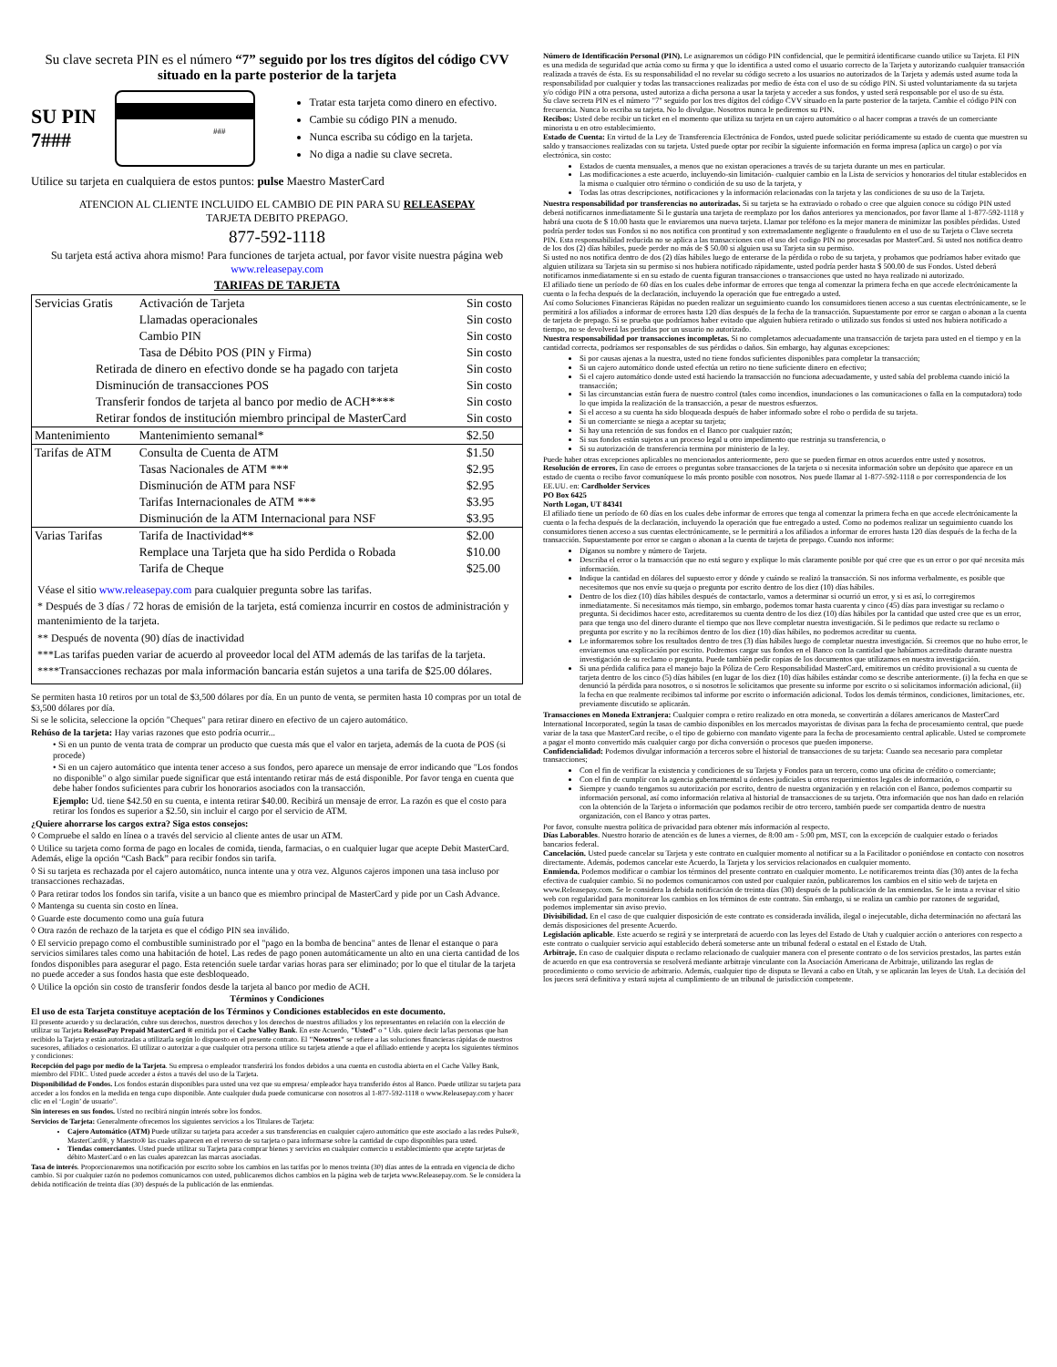Su clave secreta PIN es el número “7” seguido por los tres dígitos del código CVV situado en la parte posterior de la tarjeta
SU PIN
7###
###
Tratar esta tarjeta como dinero en efectivo.
Cambie su código PIN a menudo.
Nunca escriba su código en la tarjeta.
No diga a nadie su clave secreta.
Utilice su tarjeta en cualquiera de estos puntos: pulse Maestro MasterCard
ATENCION AL CLIENTE INCLUIDO EL CAMBIO DE PIN PARA SU RELEASEPAY
TARJETA DEBITO PREPAGO.
877-592-1118
Su tarjeta está activa ahora mismo! Para funciones de tarjeta actual, por favor visite nuestra página web www.releasepay.com
TARIFAS DE TARJETA
| Servicias Gratis | Activación de Tarjeta | Sin costo |
| | Llamadas operacionales | Sin costo |
| | Cambio PIN | Sin costo |
| | Tasa de Débito POS (PIN y Firma) | Sin costo |
| Retirada de dinero en efectivo donde se ha pagado con tarjeta | | Sin costo |
| Disminución de transacciones POS | | Sin costo |
| Transferir fondos de tarjeta al banco por medio de ACH**** | | Sin costo |
| Retirar fondos de institución miembro principal de MasterCard | | Sin costo |
| Mantenimiento | Mantenimiento semanal* | $2.50 |
| Tarifas de ATM | Consulta de Cuenta de ATM | $1.50 |
| | Tasas Nacionales de ATM *** | $2.95 |
| | Disminución de ATM para NSF | $2.95 |
| | Tarifas Internacionales de ATM *** | $3.95 |
| | Disminución de la ATM Internacional para NSF | $3.95 |
| Varias Tarifas | Tarifa de Inactividad** | $2.00 |
| | Remplace una Tarjeta que ha sido Perdida o Robada | $10.00 |
| | Tarifa de Cheque | $25.00 |
Véase el sitio www.releasepay.com para cualquier pregunta sobre las tarifas.
* Después de 3 días / 72 horas de emisión de la tarjeta, está comienza incurrir en costos de administración y mantenimiento de la tarjeta.
** Después de noventa (90) días de inactividad
***Las tarifas pueden variar de acuerdo al proveedor local del ATM además de las tarifas de la tarjeta.
****Transacciones rechazas por mala información bancaria están sujetos a una tarifa de $25.00 dólares.
Se permiten hasta 10 retiros por un total de $3,500 dólares por día. En un punto de venta, se permiten hasta 10 compras por un total de $3,500 dólares por día.
Si se le solicita, seleccione la opción "Cheques" para retirar dinero en efectivo de un cajero automático.
Rehúso de la tarjeta: Hay varias razones que esto podría ocurrir...
• Si en un punto de venta trata de comprar un producto que cuesta más que el valor en tarjeta, además de la cuota de POS (si procede)
• Si en un cajero automático que intenta tener acceso a sus fondos, pero aparece un mensaje de error indicando que "Los fondos no disponible" o algo similar puede significar que está intentando retirar más de está disponible. Por favor tenga en cuenta que debe haber fondos suficientes para cubrir los honorarios asociados con la transacción.
Ejemplo: Ud. tiene $42.50 en su cuenta, e intenta retirar $40.00. Recibirá un mensaje de error. La razón es que el costo para retirar los fondos es superior a $2.50, sin incluir el cargo por el servicio de ATM.
¿Quiere ahorrarse los cargos extra? Siga estos consejos:
◊ Compruebe el saldo en línea o a través del servicio al cliente antes de usar un ATM.
◊ Utilice su tarjeta como forma de pago en locales de comida, tienda, farmacias, o en cualquier lugar que acepte Debit MasterCard. Además, elige la opción “Cash Back” para recibir fondos sin tarifa.
◊ Si su tarjeta es rechazada por el cajero automático, nunca intente una y otra vez. Algunos cajeros imponen una tasa incluso por transacciones rechazadas.
◊ Para retirar todos los fondos sin tarifa, visite a un banco que es miembro principal de MasterCard y pide por un Cash Advance.
◊ Mantenga su cuenta sin costo en línea.
◊ Guarde este documento como una guía futura
◊ Otra razón de rechazo de la tarjeta es que el código PIN sea inválido.
◊ El servicio prepago como el combustible suministrado por el "pago en la bomba de bencina" antes de llenar el estanque o para servicios similares tales como una habitación de hotel. Las redes de pago ponen automáticamente un alto en una cierta cantidad de los fondos disponibles para asegurar el pago. Esta retención suele tardar varias horas para ser eliminado; por lo que el titular de la tarjeta no puede acceder a sus fondos hasta que este desbloqueado.
◊ Utilice la opción sin costo de transferir fondos desde la tarjeta al banco por medio de ACH.
Términos y Condiciones
El uso de esta Tarjeta constituye aceptación de los Términos y Condiciones establecidos en este documento.
El presente acuerdo y su declaración, cubre sus derechos, nuestros derechos y los derechos de nuestros afiliados y los representantes en relación con la elección de utilizar su Tarjeta ReleasePay Prepaid MasterCard ® emitida por el Cache Valley Bank. En este Acuerdo, "Usted" o " Uds. quiere decir la/las personas que han recibido la Tarjeta y están autorizadas a utilizarla según lo dispuesto en el presente contrato. El "Nosotros" se refiere a las soluciones financieras rápidas de nuestros sucesores, afiliados o cesionarios. El utilizar o autorizar a que cualquier otra persona utilice su tarjeta atiende a que el afiliado entiende y acepta los siguientes términos y condiciones:
Recepción del pago por medio de la Tarjeta. Su empresa o empleador transferirá los fondos debidos a una cuenta en custodia abierta en el Cache Valley Bank, miembro del FDIC. Usted puede acceder a éstos a través del uso de la Tarjeta.
Disponibilidad de Fondos. Los fondos estarán disponibles para usted una vez que su empresa/ empleador haya transferido éstos al Banco. Puede utilizar su tarjeta para acceder a los fondos en la medida en tenga cupo disponible. Ante cualquier duda puede comunicarse con nosotros al 1-877-592-1118 o www.Releasepay.com y hacer clic en el ‘Login’ de usuario".
Sin intereses en sus fondos. Usted no recibirá ningún interés sobre los fondos.
Servicios de Tarjeta: Generalmente ofrecemos los siguientes servicios a los Titulares de Tarjeta:
Cajero Automático (ATM) Puede utilizar su tarjeta para acceder a sus transferencias en cualquier cajero automático que este asociado a las redes Pulse®, MasterCard®, y Maestro® las cuales aparecen en el reverso de su tarjeta o para informarse sobre la cantidad de cupo disponibles para usted.
Tiendas comerciantes. Usted puede utilizar su Tarjeta para comprar bienes y servicios en cualquier comercio u establecimiento que acepte tarjetas de débito MasterCard o en las cuales aparezcan las marcas asociadas.
Tasa de interés. Proporcionaremos una notificación por escrito sobre los cambios en las tarifas por lo menos treinta (30) días antes de la entrada en vigencia de dicho cambio. Si por cualquier razón no podemos comunicarnos con usted, publicaremos dichos cambios en la página web de tarjeta www.Releasepay.com. Se le considera la debida notificación de treinta días (30) después de la publicación de las enmiendas.
Número de Identificación Personal (PIN). Le asignaremos un código PIN confidencial, que le permitirá identificarse cuando utilice su Tarjeta. El PIN es una medida de seguridad que actúa como su firma y que lo identifica a usted como el usuario correcto de la Tarjeta y autorizando cualquier transacción realizada a través de ésta. Es su responsabilidad el no revelar su código secreto a los usuarios no autorizados de la Tarjeta y además usted asume toda la responsabilidad por cualquier y todas las transacciones realizadas por medio de ésta con el uso de su código PIN. Si usted voluntariamente da su tarjeta y/o código PIN a otra persona, usted autoriza a dicha persona a usar la tarjeta y acceder a sus fondos, y usted será responsable por el uso de su ésta.
Su clave secreta PIN es el número "7" seguido por los tres dígitos del código CVV situado en la parte posterior de la tarjeta. Cambie el código PIN con frecuencia. Nunca lo escriba su tarjeta. No lo divulgue. Nosotros nunca le pediremos su PIN.
Recibos: Usted debe recibir un ticket en el momento que utiliza su tarjeta en un cajero automático o al hacer compras a través de un comerciante minorista u en otro establecimiento.
Estado de Cuenta: En virtud de la Ley de Transferencia Electrónica de Fondos, usted puede solicitar periódicamente su estado de cuenta que muestren su saldo y transacciones realizadas con su tarjeta. Usted puede optar por recibir la siguiente información en forma impresa (aplica un cargo) o por vía electrónica, sin costo:
Estados de cuenta mensuales, a menos que no existan operaciones a través de su tarjeta durante un mes en particular.
Las modificaciones a este acuerdo, incluyendo-sin limitación- cualquier cambio en la Lista de servicios y honorarios del titular establecidos en la misma o cualquier otro término o condición de su uso de la tarjeta, y
Todas las otras descripciones, notificaciones y la información relacionadas con la tarjeta y las condiciones de su uso de la Tarjeta.
Nuestra responsabilidad por transferencias no autorizadas. Si su tarjeta se ha extraviado o robado o cree que alguien conoce su código PIN usted deberá notificarnos inmediatamente Si le gustaría una tarjeta de reemplazo por los daños anteriores ya mencionados, por favor llame al 1-877-592-1118 y habrá una cuota de $ 10.00 hasta que le enviaremos una nueva tarjeta. Llamar por teléfono es la mejor manera de minimizar las posibles pérdidas. Usted podría perder todos sus Fondos si no nos notifica con prontitud y son extremadamente negligente o fraudulento en el uso de su Tarjeta o Clave secreta PIN. Esta responsabilidad reducida no se aplica a las transacciones con el uso del codigo PIN no procesadas por MasterCard. Si usted nos notifica dentro de los dos (2) días hábiles, puede perder no más de $ 50.00 si alguien usa su Tarjeta sin su permiso.
Si usted no nos notifica dentro de dos (2) días hábiles luego de enterarse de la pérdida o robo de su tarjeta, y probamos que podríamos haber evitado que alguien utilizara su Tarjeta sin su permiso si nos hubiera notificado rápidamente, usted podría perder hasta $ 500.00 de sus Fondos. Usted deberá notificarnos inmediatamente si en su estado de cuenta figuran transacciones o transacciones que usted no haya realizado ni autorizado.
El afiliado tiene un período de 60 días en los cuales debe informar de errores que tenga al comenzar la primera fecha en que accede electrónicamente la cuenta o la fecha después de la declaración, incluyendo la operación que fue entregado a usted.
Así como Soluciones Financieras Rápidas no pueden realizar un seguimiento cuando los consumidores tienen acceso a sus cuentas electrónicamente, se le permitirá a los afiliados a informar de errores hasta 120 días después de la fecha de la transacción. Supuestamente por error se cargan o abonan a la cuenta de tarjeta de prepago. Si se prueba que podríamos haber evitado que alguien hubiera retirado o utilizado sus fondos si usted nos hubiera notificado a tiempo, no se devolverá las perdidas por un usuario no autorizado.
Nuestra responsabilidad por transacciones incompletas. Si no completamos adecuadamente una transacción de tarjeta para usted en el tiempo y en la cantidad correcta, podríamos ser responsables de sus pérdidas o daños. Sin embargo, hay algunas excepciones:
Si por causas ajenas a la nuestra, usted no tiene fondos suficientes disponibles para completar la transacción;
Si un cajero automático donde usted efectúa un retiro no tiene suficiente dinero en efectivo;
Si el cajero automático donde usted está haciendo la transacción no funciona adecuadamente, y usted sabía del problema cuando inició la transacción;
Si las circunstancias están fuera de nuestro control (tales como incendios, inundaciones o las comunicaciones o falla en la computadora) todo lo que impida la realización de la transacción, a pesar de nuestros esfuerzos.
Si el acceso a su cuenta ha sido bloqueada después de haber informado sobre el robo o perdida de su tarjeta.
Si un comerciante se niega a aceptar su tarjeta;
Si hay una retención de sus fondos en el Banco por cualquier razón;
Si sus fondos están sujetos a un proceso legal u otro impedimento que restrinja su transferencia, o
Si su autorización de transferencia termina por ministerio de la ley.
Puede haber otras excepciones aplicables no mencionados anteriormente, pero que se pueden firmar en otros acuerdos entre usted y nosotros.
Resolución de errores. En caso de errores o preguntas sobre transacciones de la tarjeta o si necesita información sobre un depósito que aparece en un estado de cuenta o recibo favor comuníquese lo más pronto posible con nosotros. Nos puede llamar al 1-877-592-1118 o por correspondencia de los EE.UU. en: Cardholder Services
PO Box 6425
North Logan, UT 84341
El afiliado tiene un período de 60 días en los cuales debe informar de errores que tenga al comenzar la primera fecha en que accede electrónicamente la cuenta o la fecha después de la declaración, incluyendo la operación que fue entregado a usted. Como no podemos realizar un seguimiento cuando los consumidores tienen acceso a sus cuentas electrónicamente, se le permitirá a los afiliados a informar de errores hasta 120 días después de la fecha de la transacción. Supuestamente por error se cargan o abonan a la cuenta de tarjeta de prepago. Cuando nos informe:
Díganos su nombre y número de Tarjeta.
Describa el error o la transacción que no está seguro y explique lo más claramente posible por qué cree que es un error o por qué necesita más información.
Indique la cantidad en dólares del supuesto error y dónde y cuándo se realizó la transacción. Si nos informa verbalmente, es posible que necesitemos que nos envíe su queja o pregunta por escrito dentro de los diez (10) días hábiles.
Dentro de los diez (10) días hábiles después de contactarlo, vamos a determinar si ocurrió un error, y si es así, lo corregiremos inmediatamente. Si necesitamos más tiempo, sin embargo, podemos tomar hasta cuarenta y cinco (45) días para investigar su reclamo o pregunta. Si decidimos hacer esto, acreditaremos su cuenta dentro de los diez (10) días hábiles por la cantidad que usted cree que es un error, para que tenga uso del dinero durante el tiempo que nos lleve completar nuestra investigación. Si le pedimos que redacte su reclamo o pregunta por escrito y no la recibimos dentro de los diez (10) días hábiles, no podremos acreditar su cuenta.
Le informaremos sobre los resultados dentro de tres (3) días hábiles luego de completar nuestra investigación. Si creemos que no hubo error, le enviaremos una explicación por escrito. Podremos cargar sus fondos en el Banco con la cantidad que habíamos acreditado durante nuestra investigación de su reclamo o pregunta. Puede también pedir copias de los documentos que utilizamos en nuestra investigación.
Si una pérdida califica para el manejo bajo la Póliza de Cero Responsabilidad MasterCard, emitiremos un crédito provisional a su cuenta de tarjeta dentro de los cinco (5) días hábiles (en lugar de los diez (10) días hábiles estándar como se describe anteriormente. (i) la fecha en que se denunció la pérdida para nosotros, o si nosotros le solicitamos que presente su informe por escrito o si solicitamos información adicional, (ii) la fecha en que realmente recibimos tal informe por escrito o información adicional. Todos los demás términos, condiciones, limitaciones, etc. previamente discutido se aplicarán.
Transacciones en Moneda Extranjera: Cualquier compra o retiro realizado en otra moneda, se convertirán a dólares americanos de MasterCard International Incorporated, según la tasas de cambio disponibles en los mercados mayoristas de divisas para la fecha de procesamiento central, que puede variar de la tasa que MasterCard recibe, o el tipo de gobierno con mandato vigente para la fecha de procesamiento central aplicable. Usted se compromete a pagar el monto convertido más cualquier cargo por dicha conversión o procesos que pueden imponerse.
Confidencialidad: Podemos divulgar información a terceros sobre el historial de transacciones de su tarjeta: Cuando sea necesario para completar transacciones;
Con el fin de verificar la existencia y condiciones de su Tarjeta y Fondos para un tercero, como una oficina de crédito o comerciante;
Con el fin de cumplir con la agencia gubernamental u órdenes judiciales u otros requerimientos legales de información, o
Siempre y cuando tengamos su autorización por escrito, dentro de nuestra organización y en relación con el Banco, podemos compartir su información personal, así como información relativa al historial de transacciones de su tarjeta. Otra información que nos han dado en relación con la obtención de la Tarjeta o información que podamos recibir de otro tercero, también puede ser compartida dentro de nuestra organización, con el Banco y otras partes.
Por favor, consulte nuestra política de privacidad para obtener más información al respecto.
Días Laborables. Nuestro horario de atención es de lunes a viernes, de 8:00 am - 5:00 pm, MST, con la excepción de cualquier estado o feriados bancarios federal.
Cancelación. Usted puede cancelar su Tarjeta y este contrato en cualquier momento al notificar su a la Facilitador o poniéndose en contacto con nosotros directamente. Además, podemos cancelar este Acuerdo, la Tarjeta y los servicios relacionados en cualquier momento.
Enmienda. Podemos modificar o cambiar los términos del presente contrato en cualquier momento. Le notificaremos treinta días (30) antes de la fecha efectiva de cualquier cambio. Si no podemos comunicarnos con usted por cualquier razón, publicaremos los cambios en el sitio web de tarjeta en www.Releasepay.com. Se le considera la debida notificación de treinta días (30) después de la publicación de las enmiendas. Se le insta a revisar el sitio web con regularidad para monitorear los cambios en los términos de este contrato. Sin embargo, si se realiza un cambio por razones de seguridad, podemos implementar sin aviso previo.
Divisibilidad. En el caso de que cualquier disposición de este contrato es considerada inválida, ilegal o inejecutable, dicha determinación no afectará las demás disposiciones del presente Acuerdo.
Legislación aplicable. Este acuerdo se regirá y se interpretará de acuerdo con las leyes del Estado de Utah y cualquier acción o anteriores con respecto a este contrato o cualquier servicio aquí establecido deberá someterse ante un tribunal federal o estatal en el Estado de Utah.
Arbitraje. En caso de cualquier disputa o reclamo relacionado de cualquier manera con el presente contrato o de los servicios prestados, las partes están de acuerdo en que esa controversia se resolverá mediante arbitraje vinculante con la Asociación Americana de Arbitraje, utilizando las reglas de procedimiento o como servicio de arbitrario. Además, cualquier tipo de disputa se llevará a cabo en Utah, y se aplicarán las leyes de Utah. La decisión del los jueces será definitiva y estará sujeta al cumplimiento de un tribunal de jurisdicción competente.